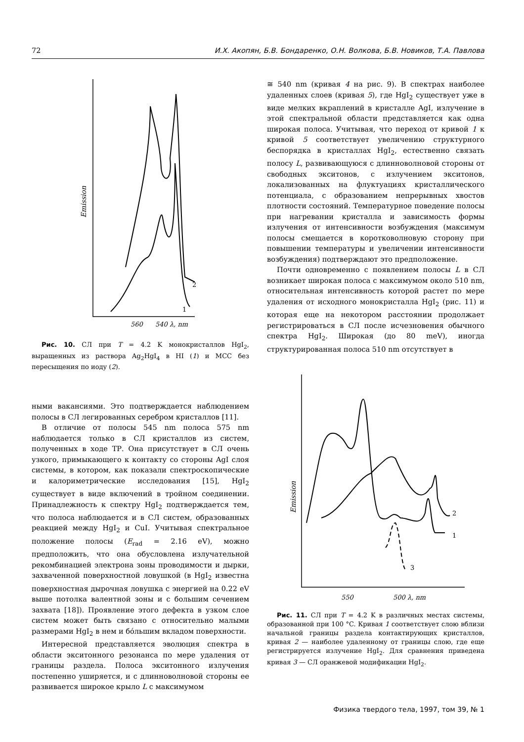72 И.Х. Акопян, Б.В. Бондаренко, О.Н. Волкова, Б.В. Новиков, Т.А. Павлова
Emission
560
540 λ, nm
2
1
Рис. 10. СЛ при T = 4.2 K монокристаллов HgI<sub>2</sub>, выращенных из раствора Ag<sub>2</sub>HgI<sub>4</sub> в HI (1) и МСС без пересыщения по иоду (2).
ными вакансиями. Это подтверждается наблюдением полосы в СЛ легированных серебром кристаллов [11].
В отличие от полосы 545 nm полоса 575 nm наблюдается только в СЛ кристаллов из систем, полученных в ходе ТР. Она присутствует в СЛ очень узкого, примыкающего к контакту со стороны AgI слоя системы, в котором, как показали спектроскопические и калориметрические исследования [15], HgI<sub>2</sub> существует в виде включений в тройном соединении. Принадлежность к спектру HgI<sub>2</sub> подтверждается тем, что полоса наблюдается и в СЛ систем, образованных реакцией между HgI<sub>2</sub> и CuI. Учитывая спектральное положение полосы (E<sub>rad</sub> = 2.16 eV), можно предположить, что она обусловлена излучательной рекомбинацией электрона зоны проводимости и дырки, захваченной поверхностной ловушкой (в HgI<sub>2</sub> известна поверхностная дырочная ловушка с энергией на 0.22 eV выше потолка валентной зоны и с большим сечением захвата [18]). Проявление этого дефекта в узком слое систем может быть связано с относительно малыми размерами HgI<sub>2</sub> в нем и бо́льшим вкладом поверхности.
Интересной представляется эволюция спектра в области экситонного резонанса по мере удаления от границы раздела. Полоса экситонного излучения постепенно уширяется, и с длинноволновой стороны ее развивается широкое крыло L с максимумом
≅ 540 nm (кривая 4 на рис. 9). В спектрах наиболее удаленных слоев (кривая 5), где HgI<sub>2</sub> существует уже в виде мелких вкраплений в кристалле AgI, излучение в этой спектральной области представляется как одна широкая полоса. Учитывая, что переход от кривой 1 к кривой 5 соответствует увеличению структурного беспорядка в кристаллах HgI<sub>2</sub>, естественно связать полосу L, развивающуюся с длинноволновой стороны от свободных экситонов, с излучением экситонов, локализованных на флуктуациях кристаллического потенциала, с образованием непрерывных хвостов плотности состояний. Температурное поведение полосы при нагревании кристалла и зависимость формы излучения от интенсивности возбуждения (максимум полосы смещается в коротковолновую сторону при повышении температуры и увеличении интенсивности возбуждения) подтверждают это предположение.
Почти одновременно с появлением полосы L в СЛ возникает широкая полоса с максимумом около 510 nm, относительная интенсивность которой растет по мере удаления от исходного монокристалла HgI<sub>2</sub> (рис. 11) и которая еще на некотором расстоянии продолжает регистрироваться в СЛ после исчезновения обычного спектра HgI<sub>2</sub>. Широкая (до 80 meV), иногда структурированная полоса 510 nm отсутствует в
Emission
550
500 λ, nm
2
1
3
Рис. 11. СЛ при T = 4.2 K в различных местах системы, образованной при 100 °C. Кривая 1 соответствует слою вблизи начальной границы раздела контактирующих кристаллов, кривая 2 — наиболее удаленному от границы слою, где еще регистрируется излучение HgI<sub>2</sub>. Для сравнения приведена кривая 3 — СЛ оранжевой модификации HgI<sub>2</sub>.
Физика твердого тела, 1997, том 39, № 1